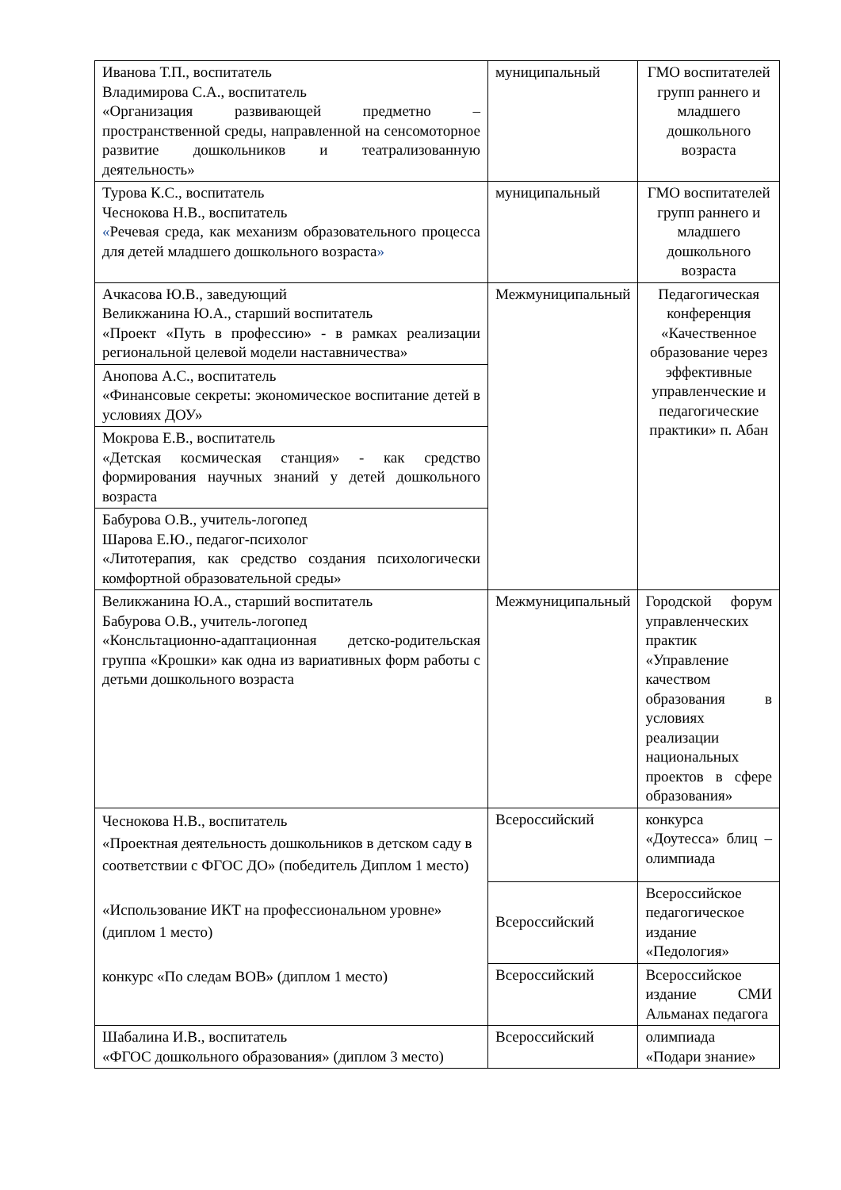| Иванова Т.П., воспитатель Владимирова С.А., воспитатель «Организация развивающей предметно – пространственной среды, направленной на сенсомоторное развитие дошкольников и театрализованную деятельность» | муниципальный | ГМО воспитателей групп раннего и младшего дошкольного возраста |
| Турова К.С., воспитатель Чеснокова Н.В., воспитатель « Речевая среда, как механизм образовательного процесса для детей младшего дошкольного возраста » | муниципальный | ГМО воспитателей групп раннего и младшего дошкольного возраста |
| Ачкасова Ю.В., заведующий Великжанина Ю.А., старший воспитатель «Проект «Путь в профессию» - в рамках реализации региональной целевой модели наставничества» | Межмуниципальный | Педагогическая конференция «Качественное образование через эффективные управленческие и педагогические практики» п. Абан |
| Анопова А.С., воспитатель «Финансовые секреты: экономическое воспитание детей в условиях ДОУ» | | |
| Мокрова Е.В., воспитатель «Детская космическая станция» - как средство формирования научных знаний у детей дошкольного возраста | | |
| Бабурова О.В., учитель-логопед Шарова Е.Ю., педагог-психолог «Литотерапия, как средство создания психологически комфортной образовательной среды» | | |
| Великжанина Ю.А., старший воспитатель Бабурова О.В., учитель-логопед «Консльтационно-адаптационная детско-родительская группа «Крошки» как одна из вариативных форм работы с детьми дошкольного возраста | Межмуниципальный | Городской форум управленческих практик «Управление качеством образования в условиях реализации национальных проектов в сфере образования» |
| Чеснокова Н.В., воспитатель «Проектная деятельность дошкольников в детском саду в соответствии с ФГОС ДО» (победитель Диплом 1 место) «Использование ИКТ на профессиональном уровне» (диплом 1 место) конкурс «По следам ВОВ» (диплом 1 место) | Всероссийский | конкурса «Доутесса» блиц –олимпиада |
| | Всероссийский | Всероссийское педагогическое издание «Педология» |
| | Всероссийский | Всероссийское издание СМИ Альманах педагога |
| Шабалина И.В., воспитатель «ФГОС дошкольного образования» (диплом 3 место) | Всероссийский | олимпиада «Подари знание» |